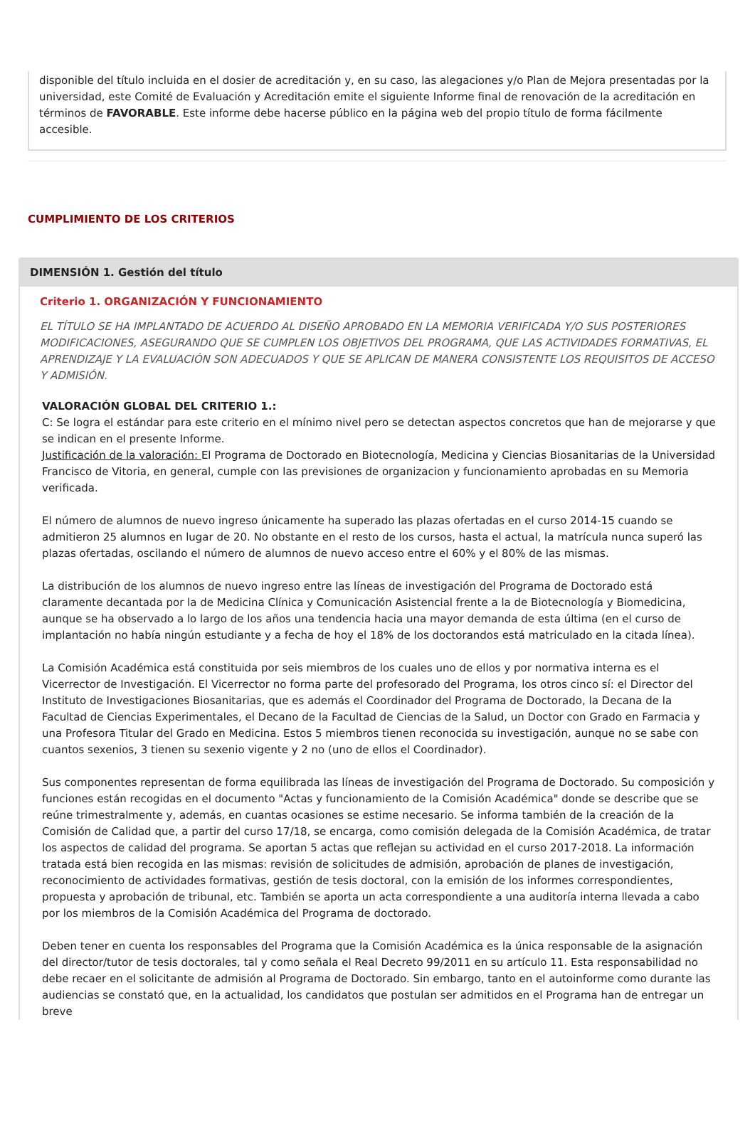disponible del título incluida en el dosier de acreditación y, en su caso, las alegaciones y/o Plan de Mejora presentadas por la universidad, este Comité de Evaluación y Acreditación emite el siguiente Informe final de renovación de la acreditación en términos de FAVORABLE. Este informe debe hacerse público en la página web del propio título de forma fácilmente accesible.
CUMPLIMIENTO DE LOS CRITERIOS
DIMENSIÓN 1. Gestión del título
Criterio 1. ORGANIZACIÓN Y FUNCIONAMIENTO
EL TÍTULO SE HA IMPLANTADO DE ACUERDO AL DISEÑO APROBADO EN LA MEMORIA VERIFICADA Y/O SUS POSTERIORES MODIFICACIONES, ASEGURANDO QUE SE CUMPLEN LOS OBJETIVOS DEL PROGRAMA, QUE LAS ACTIVIDADES FORMATIVAS, EL APRENDIZAJE Y LA EVALUACIÓN SON ADECUADOS Y QUE SE APLICAN DE MANERA CONSISTENTE LOS REQUISITOS DE ACCESO Y ADMISIÓN.
VALORACIÓN GLOBAL DEL CRITERIO 1.:
C: Se logra el estándar para este criterio en el mínimo nivel pero se detectan aspectos concretos que han de mejorarse y que se indican en el presente Informe.
Justificación de la valoración: El Programa de Doctorado en Biotecnología, Medicina y Ciencias Biosanitarias de la Universidad Francisco de Vitoria, en general, cumple con las previsiones de organizacion y funcionamiento aprobadas en su Memoria verificada.
El número de alumnos de nuevo ingreso únicamente ha superado las plazas ofertadas en el curso 2014-15 cuando se admitieron 25 alumnos en lugar de 20. No obstante en el resto de los cursos, hasta el actual, la matrícula nunca superó las plazas ofertadas, oscilando el número de alumnos de nuevo acceso entre el 60% y el 80% de las mismas.
La distribución de los alumnos de nuevo ingreso entre las líneas de investigación del Programa de Doctorado está claramente decantada por la de Medicina Clínica y Comunicación Asistencial frente a la de Biotecnología y Biomedicina, aunque se ha observado a lo largo de los años una tendencia hacia una mayor demanda de esta última (en el curso de implantación no había ningún estudiante y a fecha de hoy el 18% de los doctorandos está matriculado en la citada línea).
La Comisión Académica está constituida por seis miembros de los cuales uno de ellos y por normativa interna es el Vicerrector de Investigación. El Vicerrector no forma parte del profesorado del Programa, los otros cinco sí: el Director del Instituto de Investigaciones Biosanitarias, que es además el Coordinador del Programa de Doctorado, la Decana de la Facultad de Ciencias Experimentales, el Decano de la Facultad de Ciencias de la Salud, un Doctor con Grado en Farmacia y una Profesora Titular del Grado en Medicina. Estos 5 miembros tienen reconocida su investigación, aunque no se sabe con cuantos sexenios, 3 tienen su sexenio vigente y 2 no (uno de ellos el Coordinador).
Sus componentes representan de forma equilibrada las líneas de investigación del Programa de Doctorado. Su composición y funciones están recogidas en el documento "Actas y funcionamiento de la Comisión Académica" donde se describe que se reúne trimestralmente y, además, en cuantas ocasiones se estime necesario. Se informa también de la creación de la Comisión de Calidad que, a partir del curso 17/18, se encarga, como comisión delegada de la Comisión Académica, de tratar los aspectos de calidad del programa. Se aportan 5 actas que reflejan su actividad en el curso 2017-2018. La información tratada está bien recogida en las mismas: revisión de solicitudes de admisión, aprobación de planes de investigación, reconocimiento de actividades formativas, gestión de tesis doctoral, con la emisión de los informes correspondientes, propuesta y aprobación de tribunal, etc. También se aporta un acta correspondiente a una auditoría interna llevada a cabo por los miembros de la Comisión Académica del Programa de doctorado.
Deben tener en cuenta los responsables del Programa que la Comisión Académica es la única responsable de la asignación del director/tutor de tesis doctorales, tal y como señala el Real Decreto 99/2011 en su artículo 11. Esta responsabilidad no debe recaer en el solicitante de admisión al Programa de Doctorado. Sin embargo, tanto en el autoinforme como durante las audiencias se constató que, en la actualidad, los candidatos que postulan ser admitidos en el Programa han de entregar un breve